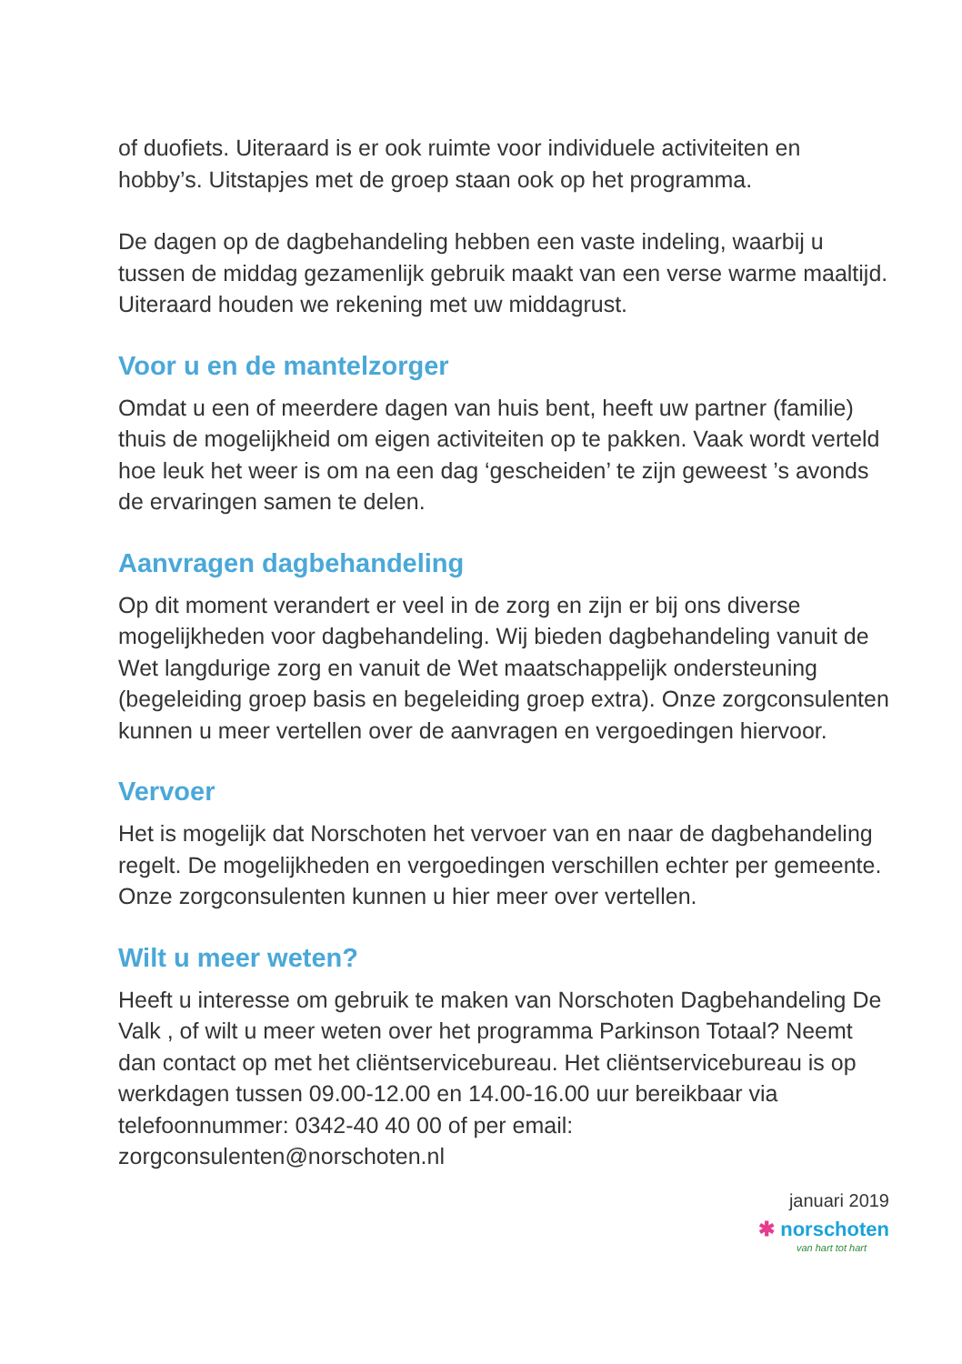of duofiets. Uiteraard is er ook ruimte voor individuele activiteiten en hobby’s. Uitstapjes met de groep staan ook op het programma.
De dagen op de dagbehandeling hebben een vaste indeling, waarbij u tussen de middag gezamenlijk gebruik maakt van een verse warme maaltijd. Uiteraard houden we rekening met uw middagrust.
Voor u en de mantelzorger
Omdat u een of meerdere dagen van huis bent, heeft uw partner (familie) thuis de mogelijkheid om eigen activiteiten op te pakken. Vaak wordt verteld hoe leuk het weer is om na een dag ‘gescheiden’ te zijn geweest ’s avonds de ervaringen samen te delen.
Aanvragen dagbehandeling
Op dit moment verandert er veel in de zorg en zijn er bij ons diverse mogelijkheden voor dagbehandeling. Wij bieden dagbehandeling vanuit de Wet langdurige zorg en vanuit de Wet maatschappelijk ondersteuning (begeleiding groep basis en begeleiding groep extra). Onze zorgconsulenten kunnen u meer vertellen over de aanvragen en vergoedingen hiervoor.
Vervoer
Het is mogelijk dat Norschoten het vervoer van en naar de dagbehandeling regelt. De mogelijkheden en vergoedingen verschillen echter per gemeente. Onze zorgconsulenten kunnen u hier meer over vertellen.
Wilt u meer weten?
Heeft u interesse om gebruik te maken van Norschoten Dagbehandeling De Valk , of wilt u meer weten over het programma Parkinson Totaal? Neemt dan contact op met het cliëntservicebureau. Het cliëntservicebureau is op werkdagen tussen 09.00-12.00 en 14.00-16.00 uur bereikbaar via telefoonnummer: 0342-40 40 00 of per email: zorgconsulenten@norschoten.nl
januari 2019
✱ norschoten
van hart tot hart